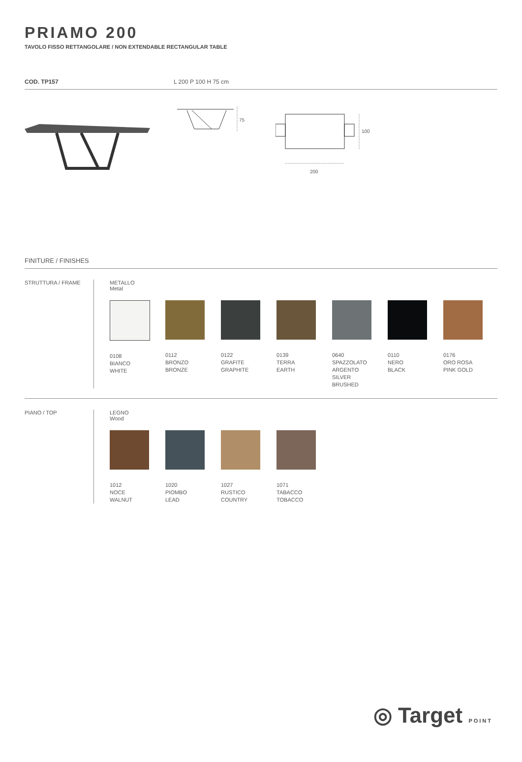PRIAMO 200
TAVOLO FISSO RETTANGOLARE / NON EXTENDABLE RECTANGULAR TABLE
COD. TP157 L 200 P 100 H 75 cm
75
100
200
FINITURE / FINISHES
STRUTTURA / FRAME METALLO
Metal
0108
BIANCO
WHITE
0112
BRONZO
BRONZE
0122
GRAFITE
GRAPHITE
0139
TERRA
EARTH
0640
SPAZZOLATO
ARGENTO
SILVER
BRUSHED
0110
NERO
BLACK
0176
ORO ROSA
PINK GOLD
PIANO / TOP LEGNO
Wood
1012
NOCE
WALNUT
1020
PIOMBO
LEAD
1027
RUSTICO
COUNTRY
1071
TABACCO
TOBACCO
◎ Target POINT